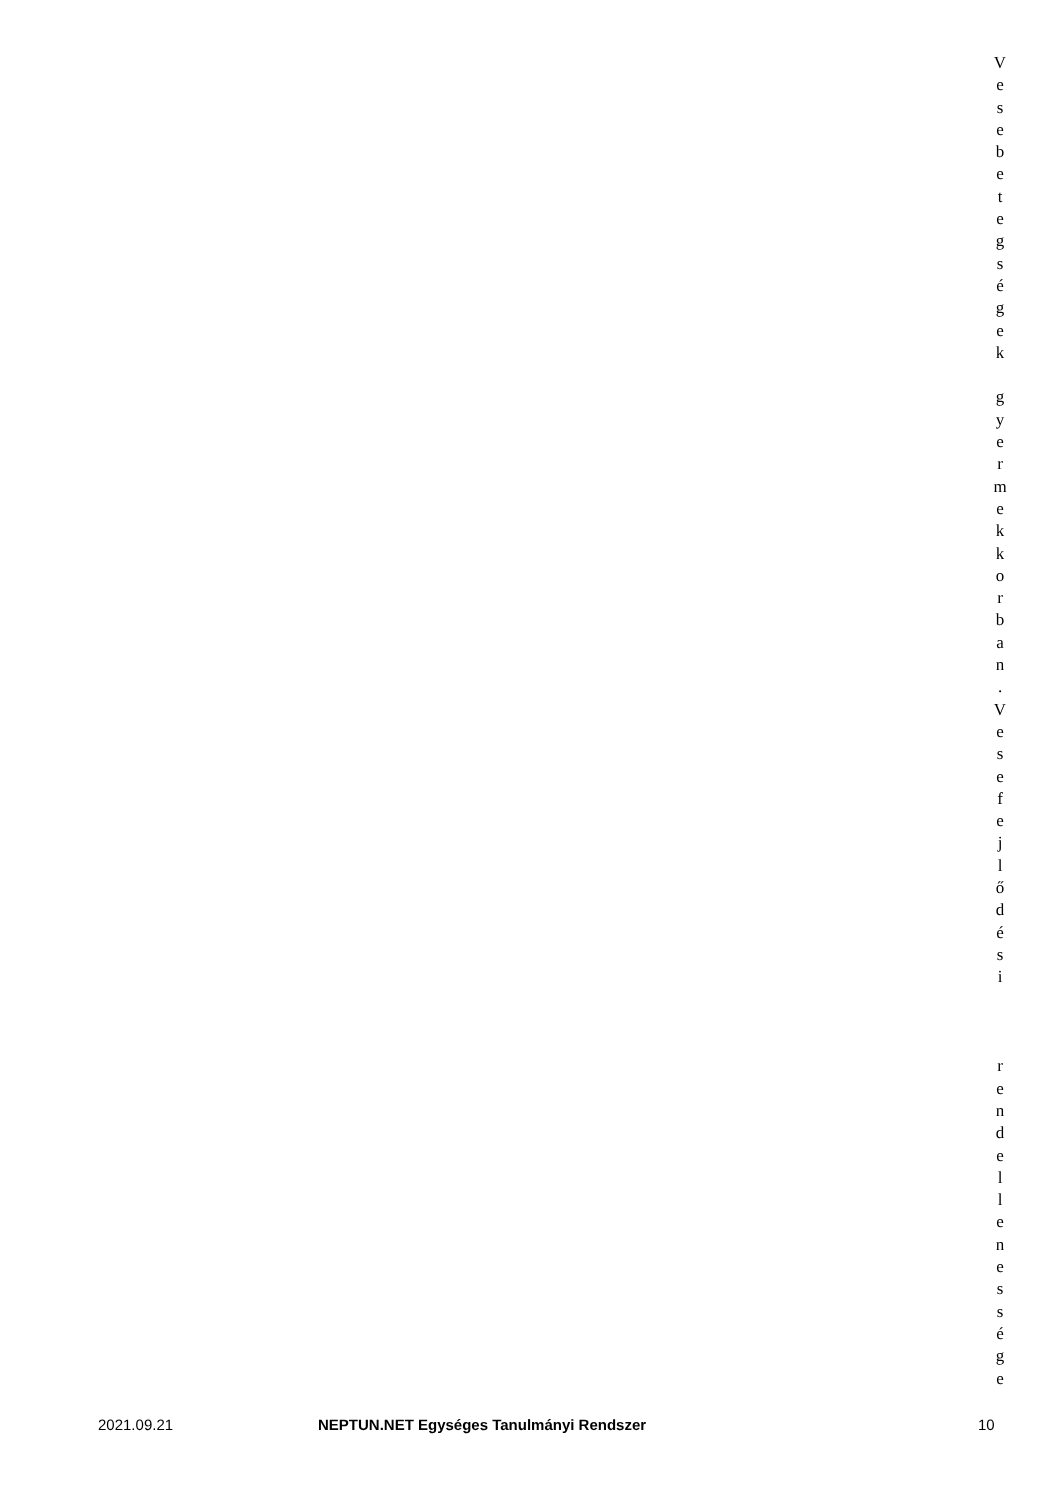V
e
s
e
b
e
t
e
g
s
é
g
e
k
g
y
e
r
m
e
k
k
o
r
b
a
n
.
V
e
s
e
f
e
j
l
ő
d
é
s
i
r
e
n
d
e
l
l
e
n
e
s
s
é
g
e
2021.09.21 NEPTUN.NET Egységes Tanulmányi Rendszer 10